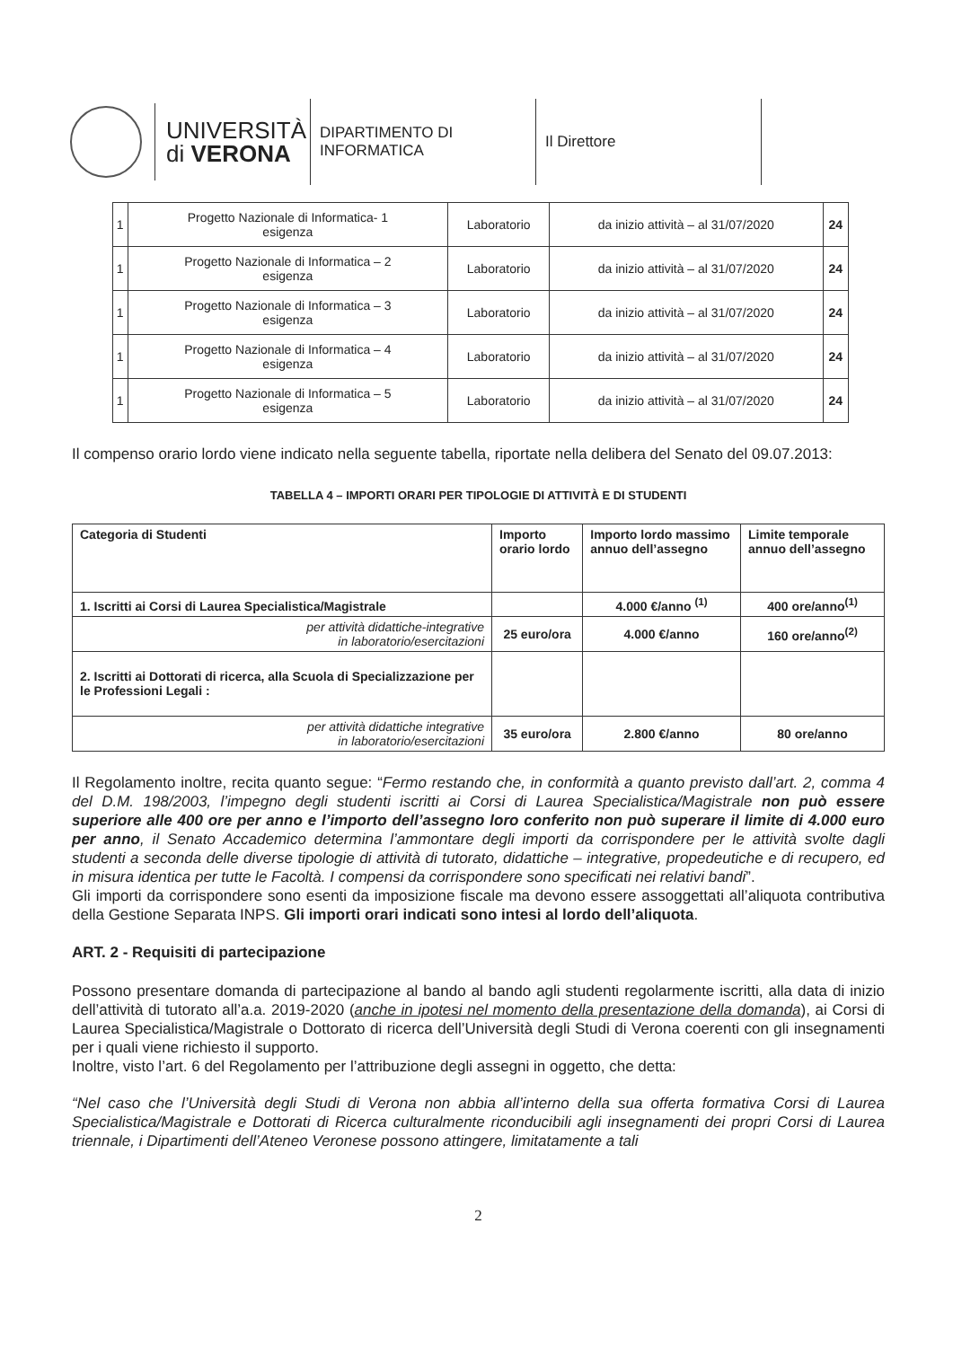UNIVERSITÀ
di VERONA
DIPARTIMENTO DI
INFORMATICA
Il Direttore
| 1 | Progetto Nazionale di Informatica- 1 esigenza | Laboratorio | da inizio attività – al 31/07/2020 | 24 |
| 1 | Progetto Nazionale di Informatica – 2 esigenza | Laboratorio | da inizio attività – al 31/07/2020 | 24 |
| 1 | Progetto Nazionale di Informatica – 3 esigenza | Laboratorio | da inizio attività – al 31/07/2020 | 24 |
| 1 | Progetto Nazionale di Informatica – 4 esigenza | Laboratorio | da inizio attività – al 31/07/2020 | 24 |
| 1 | Progetto Nazionale di Informatica – 5 esigenza | Laboratorio | da inizio attività – al 31/07/2020 | 24 |
Il compenso orario lordo viene indicato nella seguente tabella, riportate nella delibera del Senato del 09.07.2013:
TABELLA 4 – IMPORTI ORARI PER TIPOLOGIE DI ATTIVITÀ E DI STUDENTI
| Categoria di Studenti | Importo orario lordo | Importo lordo massimo annuo dell’assegno | Limite temporale annuo dell’assegno |
| --- | --- | --- | --- |
| 1. Iscritti ai Corsi di Laurea Specialistica/Magistrale | | 4.000 €/anno <sup>(1)</sup> | 400 ore/anno<sup>(1)</sup> |
| per attività didattiche-integrative in laboratorio/esercitazioni | 25 euro/ora | 4.000 €/anno | 160 ore/anno<sup>(2)</sup> |
| 2. Iscritti ai Dottorati di ricerca, alla Scuola di Specializzazione per le Professioni Legali : | | | |
| per attività didattiche integrative in laboratorio/esercitazioni | 35 euro/ora | 2.800 €/anno | 80 ore/anno |
Il Regolamento inoltre, recita quanto segue: “Fermo restando che, in conformità a quanto previsto dall’art. 2, comma 4 del D.M. 198/2003, l’impegno degli studenti iscritti ai Corsi di Laurea Specialistica/Magistrale non può essere superiore alle 400 ore per anno e l’importo dell’assegno loro conferito non può superare il limite di 4.000 euro per anno, il Senato Accademico determina l’ammontare degli importi da corrispondere per le attività svolte dagli studenti a seconda delle diverse tipologie di attività di tutorato, didattiche – integrative, propedeutiche e di recupero, ed in misura identica per tutte le Facoltà. I compensi da corrispondere sono specificati nei relativi bandi”.
Gli importi da corrispondere sono esenti da imposizione fiscale ma devono essere assoggettati all’aliquota contributiva della Gestione Separata INPS. Gli importi orari indicati sono intesi al lordo dell’aliquota.
ART. 2 - Requisiti di partecipazione
Possono presentare domanda di partecipazione al bando al bando agli studenti regolarmente iscritti, alla data di inizio dell’attività di tutorato all’a.a. 2019-2020 (anche in ipotesi nel momento della presentazione della domanda), ai Corsi di Laurea Specialistica/Magistrale o Dottorato di ricerca dell’Università degli Studi di Verona coerenti con gli insegnamenti per i quali viene richiesto il supporto.
Inoltre, visto l’art. 6 del Regolamento per l’attribuzione degli assegni in oggetto, che detta:
“Nel caso che l’Università degli Studi di Verona non abbia all’interno della sua offerta formativa Corsi di Laurea Specialistica/Magistrale e Dottorati di Ricerca culturalmente riconducibili agli insegnamenti dei propri Corsi di Laurea triennale, i Dipartimenti dell’Ateneo Veronese possono attingere, limitatamente a tali
2